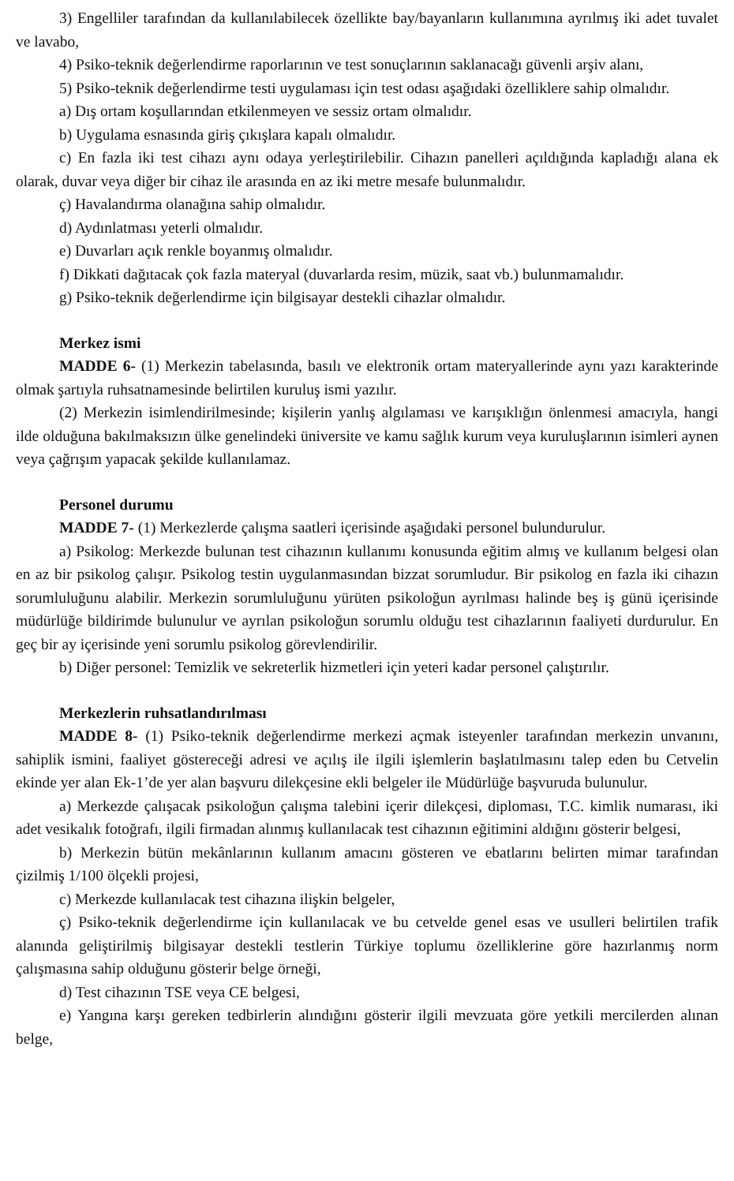3) Engelliler tarafından da kullanılabilecek özellikte bay/bayanların kullanımına ayrılmış iki adet tuvalet ve lavabo,
4) Psiko-teknik değerlendirme raporlarının ve test sonuçlarının saklanacağı güvenli arşiv alanı,
5) Psiko-teknik değerlendirme testi uygulaması için test odası aşağıdaki özelliklere sahip olmalıdır.
a) Dış ortam koşullarından etkilenmeyen ve sessiz ortam olmalıdır.
b) Uygulama esnasında giriş çıkışlara kapalı olmalıdır.
c) En fazla iki test cihazı aynı odaya yerleştirilebilir. Cihazın panelleri açıldığında kapladığı alana ek olarak, duvar veya diğer bir cihaz ile arasında en az iki metre mesafe bulunmalıdır.
ç) Havalandırma olanağına sahip olmalıdır.
d) Aydınlatması yeterli olmalıdır.
e) Duvarları açık renkle boyanmış olmalıdır.
f) Dikkati dağıtacak çok fazla materyal (duvarlarda resim, müzik, saat vb.) bulunmamalıdır.
g) Psiko-teknik değerlendirme için bilgisayar destekli cihazlar olmalıdır.
Merkez ismi
MADDE 6- (1) Merkezin tabelasında, basılı ve elektronik ortam materyallerinde aynı yazı karakterinde olmak şartıyla ruhsatnamesinde belirtilen kuruluş ismi yazılır.
(2) Merkezin isimlendirilmesinde; kişilerin yanlış algılaması ve karışıklığın önlenmesi amacıyla, hangi ilde olduğuna bakılmaksızın ülke genelindeki üniversite ve kamu sağlık kurum veya kuruluşlarının isimleri aynen veya çağrışım yapacak şekilde kullanılamaz.
Personel durumu
MADDE 7- (1) Merkezlerde çalışma saatleri içerisinde aşağıdaki personel bulundurulur.
a) Psikolog: Merkezde bulunan test cihazının kullanımı konusunda eğitim almış ve kullanım belgesi olan en az bir psikolog çalışır. Psikolog testin uygulanmasından bizzat sorumludur. Bir psikolog en fazla iki cihazın sorumluluğunu alabilir. Merkezin sorumluluğunu yürüten psikoloğun ayrılması halinde beş iş günü içerisinde müdürlüğe bildirimde bulunulur ve ayrılan psikoloğun sorumlu olduğu test cihazlarının faaliyeti durdurulur. En geç bir ay içerisinde yeni sorumlu psikolog görevlendirilir.
b) Diğer personel: Temizlik ve sekreterlik hizmetleri için yeteri kadar personel çalıştırılır.
Merkezlerin ruhsatlandırılması
MADDE 8- (1) Psiko-teknik değerlendirme merkezi açmak isteyenler tarafından merkezin unvanını, sahiplik ismini, faaliyet göstereceği adresi ve açılış ile ilgili işlemlerin başlatılmasını talep eden bu Cetvelin ekinde yer alan Ek-1’de yer alan başvuru dilekçesine ekli belgeler ile Müdürlüğe başvuruda bulunulur.
a) Merkezde çalışacak psikoloğun çalışma talebini içerir dilekçesi, diploması, T.C. kimlik numarası, iki adet vesikalık fotoğrafı, ilgili firmadan alınmış kullanılacak test cihazının eğitimini aldığını gösterir belgesi,
b) Merkezin bütün mekânlarının kullanım amacını gösteren ve ebatlarını belirten mimar tarafından çizilmiş 1/100 ölçekli projesi,
c) Merkezde kullanılacak test cihazına ilişkin belgeler,
ç) Psiko-teknik değerlendirme için kullanılacak ve bu cetvelde genel esas ve usulleri belirtilen trafik alanında geliştirilmiş bilgisayar destekli testlerin Türkiye toplumu özelliklerine göre hazırlanmış norm çalışmasına sahip olduğunu gösterir belge örneği,
d) Test cihazının TSE veya CE belgesi,
e) Yangına karşı gereken tedbirlerin alındığını gösterir ilgili mevzuata göre yetkili mercilerden alınan belge,